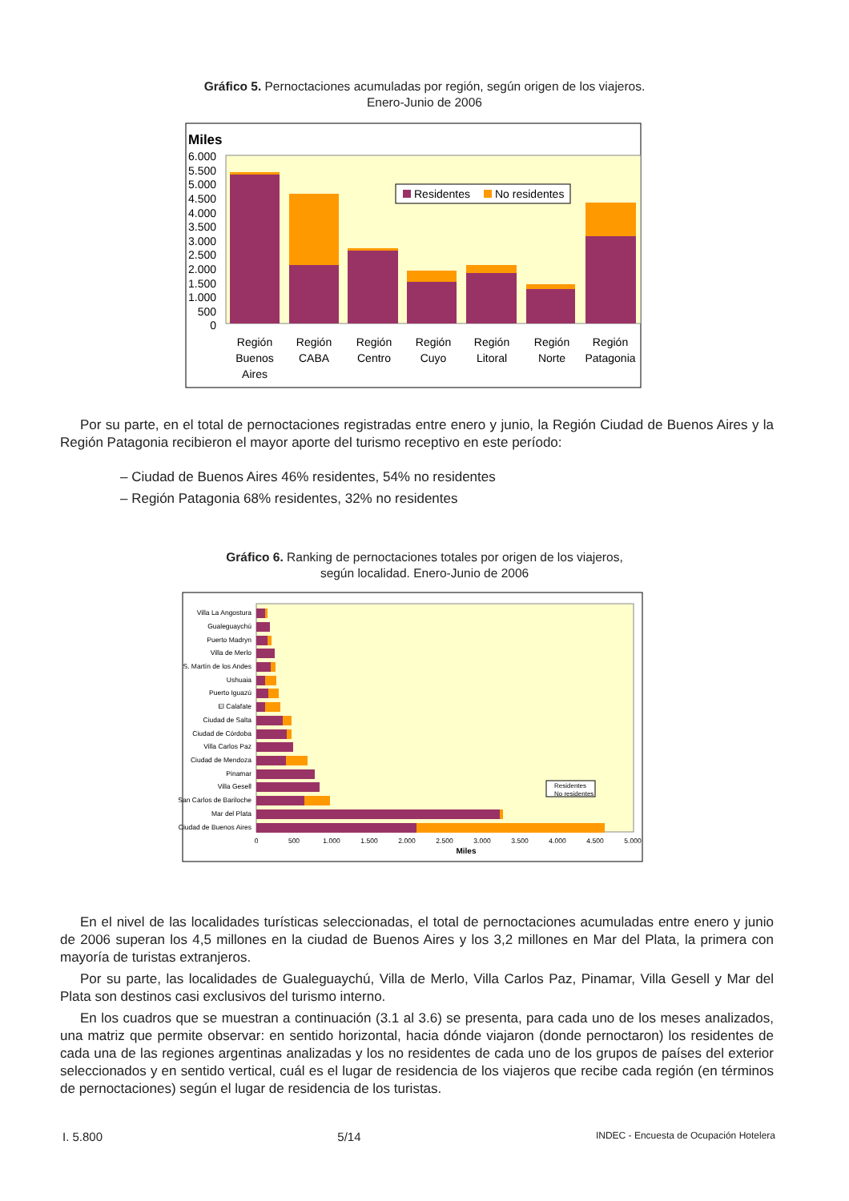Gráfico 5. Pernoctaciones acumuladas por región, según origen de los viajeros.
Enero-Junio de 2006
Miles
6.000
5.500
5.000
4.500
4.000
3.500
3.000
2.500
2.000
1.500
1.000
500
0
Residentes
No residentes
Región
Buenos
Aires
Región
CABA
Región
Centro
Región
Cuyo
Región
Litoral
Región
Norte
Región
Patagonia
Por su parte, en el total de pernoctaciones registradas entre enero y junio, la Región Ciudad de Buenos Aires y la Región Patagonia recibieron el mayor aporte del turismo receptivo en este período:
– Ciudad de Buenos Aires 46% residentes, 54% no residentes
– Región Patagonia 68% residentes, 32% no residentes
Gráfico 6. Ranking de pernoctaciones totales por origen de los viajeros,
según localidad. Enero-Junio de 2006
Villa La Angostura
Gualeguaychú
Puerto Madryn
Villa de Merlo
S. Martín de los Andes
Ushuaia
Puerto Iguazú
El Calafate
Ciudad de Salta
Ciudad de Córdoba
Villa Carlos Paz
Ciudad de Mendoza
Pinamar
Villa Gesell
San Carlos de Bariloche
Mar del Plata
Ciudad de Buenos Aires
Residentes
No residentes
0
500
1.000
1.500
2.000
2.500
3.000
3.500
4.000
4.500
5.000
Miles
En el nivel de las localidades turísticas seleccionadas, el total de pernoctaciones acumuladas entre enero y junio de 2006 superan los 4,5 millones en la ciudad de Buenos Aires y los 3,2 millones en Mar del Plata, la primera con mayoría de turistas extranjeros.
Por su parte, las localidades de Gualeguaychú, Villa de Merlo, Villa Carlos Paz, Pinamar, Villa Gesell y Mar del Plata son destinos casi exclusivos del turismo interno.
En los cuadros que se muestran a continuación (3.1 al 3.6) se presenta, para cada uno de los meses analizados, una matriz que permite observar: en sentido horizontal, hacia dónde viajaron (donde pernoctaron) los residentes de cada una de las regiones argentinas analizadas y los no residentes de cada uno de los grupos de países del exterior seleccionados y en sentido vertical, cuál es el lugar de residencia de los viajeros que recibe cada región (en términos de pernoctaciones) según el lugar de residencia de los turistas.
I. 5.800 5/14 INDEC - Encuesta de Ocupación Hotelera